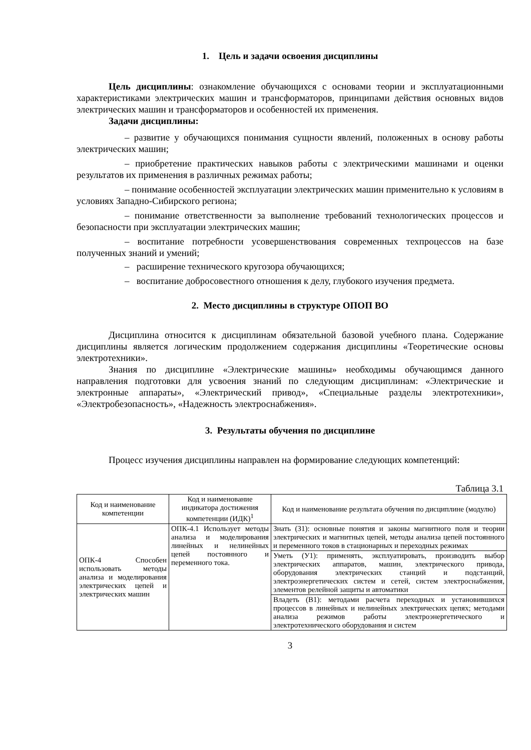1. Цель и задачи освоения дисциплины
Цель дисциплины: ознакомление обучающихся с основами теории и эксплуатационными характеристиками электрических машин и трансформаторов, принципами действия основных видов электрических машин и трансформаторов и особенностей их применения.
Задачи дисциплины:
– развитие у обучающихся понимания сущности явлений, положенных в основу работы электрических машин;
– приобретение практических навыков работы с электрическими машинами и оценки результатов их применения в различных режимах работы;
– понимание особенностей эксплуатации электрических машин применительно к условиям в условиях Западно-Сибирского региона;
– понимание ответственности за выполнение требований технологических процессов и безопасности при эксплуатации электрических машин;
– воспитание потребности усовершенствования современных техпроцессов на базе полученных знаний и умений;
– расширение технического кругозора обучающихся;
– воспитание добросовестного отношения к делу, глубокого изучения предмета.
2. Место дисциплины в структуре ОПОП ВО
Дисциплина относится к дисциплинам обязательной базовой учебного плана. Содержание дисциплины является логическим продолжением содержания дисциплины «Теоретические основы электротехники».
Знания по дисциплине «Электрические машины» необходимы обучающимся данного направления подготовки для усвоения знаний по следующим дисциплинам: «Электрические и электронные аппараты», «Электрический привод», «Специальные разделы электротехники», «Электробезопасность», «Надежность электроснабжения».
3. Результаты обучения по дисциплине
Процесс изучения дисциплины направлен на формирование следующих компетенций:
Таблица 3.1
| Код и наименование компетенции | Код и наименование индикатора достижения компетенции (ИДК)<sup>1</sup> | Код и наименование результата обучения по дисциплине (модулю) |
| --- | --- | --- |
| ОПК-4 Способен использовать методы анализа и моделирования электрических цепей и электрических машин | ОПК-4.1 Использует методы анализа и моделирования линейных и нелинейных цепей постоянного и переменного тока. | Знать (З1): основные понятия и законы магнитного поля и теории электрических и магнитных цепей, методы анализа цепей постоянного и переменного токов в стационарных и переходных режимах |
| | | Уметь (У1): применять, эксплуатировать, производить выбор электрических аппаратов, машин, электрического привода, оборудования электрических станций и подстанций, электроэнергетических систем и сетей, систем электроснабжения, элементов релейной защиты и автоматики |
| | | Владеть (В1): методами расчета переходных и установившихся процессов в линейных и нелинейных электрических цепях; методами анализа режимов работы электроэнергетического и электротехнического оборудования и систем |
3